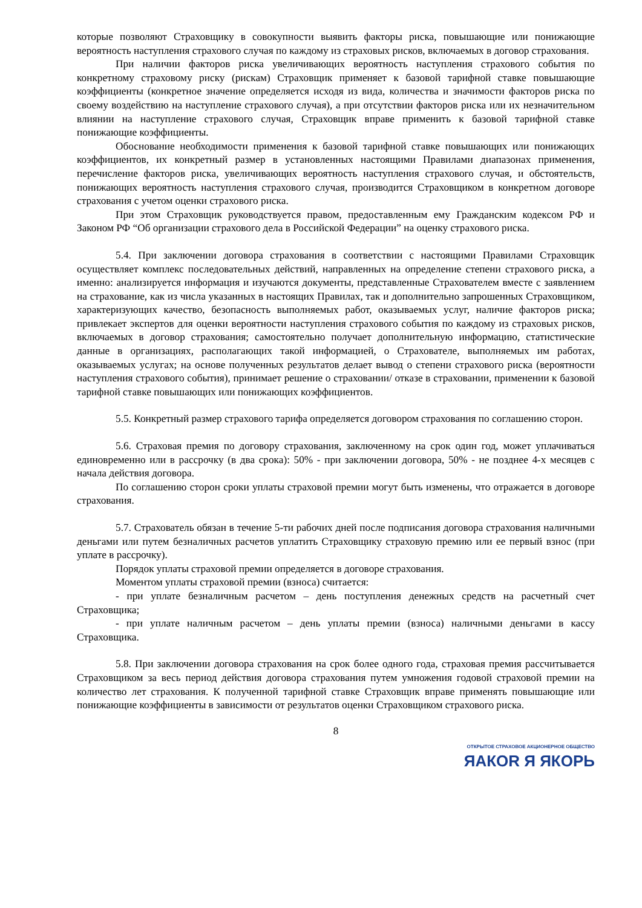которые позволяют Страховщику в совокупности выявить факторы риска, повышающие или понижающие вероятность наступления страхового случая по каждому из страховых рисков, включаемых в договор страхования.
При наличии факторов риска увеличивающих вероятность наступления страхового события по конкретному страховому риску (рискам) Страховщик применяет к базовой тарифной ставке повышающие коэффициенты (конкретное значение определяется исходя из вида, количества и значимости факторов риска по своему воздействию на наступление страхового случая), а при отсутствии факторов риска или их незначительном влиянии на наступление страхового случая, Страховщик вправе применить к базовой тарифной ставке понижающие коэффициенты.
Обоснование необходимости применения к базовой тарифной ставке повышающих или понижающих коэффициентов, их конкретный размер в установленных настоящими Правилами диапазонах применения, перечисление факторов риска, увеличивающих вероятность наступления страхового случая, и обстоятельств, понижающих вероятность наступления страхового случая, производится Страховщиком в конкретном договоре страхования с учетом оценки страхового риска.
При этом Страховщик руководствуется правом, предоставленным ему Гражданским кодексом РФ и Законом РФ “Об организации страхового дела в Российской Федерации” на оценку страхового риска.
5.4. При заключении договора страхования в соответствии с настоящими Правилами Страховщик осуществляет комплекс последовательных действий, направленных на определение степени страхового риска, а именно: анализируется информация и изучаются документы, представленные Страхователем вместе с заявлением на страхование, как из числа указанных в настоящих Правилах, так и дополнительно запрошенных Страховщиком, характеризующих качество, безопасность выполняемых работ, оказываемых услуг, наличие факторов риска; привлекает экспертов для оценки вероятности наступления страхового события по каждому из страховых рисков, включаемых в договор страхования; самостоятельно получает дополнительную информацию, статистические данные в организациях, располагающих такой информацией, о Страхователе, выполняемых им работах, оказываемых услугах; на основе полученных результатов делает вывод о степени страхового риска (вероятности наступления страхового события), принимает решение о страховании/ отказе в страховании, применении к базовой тарифной ставке повышающих или понижающих коэффициентов.
5.5. Конкретный размер страхового тарифа определяется договором страхования по соглашению сторон.
5.6. Страховая премия по договору страхования, заключенному на срок один год, может уплачиваться единовременно или в рассрочку (в два срока): 50% - при заключении договора, 50% - не позднее 4-х месяцев с начала действия договора.
По соглашению сторон сроки уплаты страховой премии могут быть изменены, что отражается в договоре страхования.
5.7. Страхователь обязан в течение 5-ти рабочих дней после подписания договора страхования наличными деньгами или путем безналичных расчетов уплатить Страховщику страховую премию или ее первый взнос (при уплате в рассрочку).
Порядок уплаты страховой премии определяется в договоре страхования.
Моментом уплаты страховой премии (взноса) считается:
- при уплате безналичным расчетом – день поступления денежных средств на расчетный счет Страховщика;
- при уплате наличным расчетом – день уплаты премии (взноса) наличными деньгами в кассу Страховщика.
5.8. При заключении договора страхования на срок более одного года, страховая премия рассчитывается Страховщиком за весь период действия договора страхования путем умножения годовой страховой премии на количество лет страхования. К полученной тарифной ставке Страховщик вправе применять повышающие или понижающие коэффициенты в зависимости от результатов оценки Страховщиком страхового риска.
8
ОТКРЫТОЕ СТРАХОВОЕ АКЦИОНЕРНОЕ ОБЩЕСТВО
ЯАКОR Я ЯКОРЬ